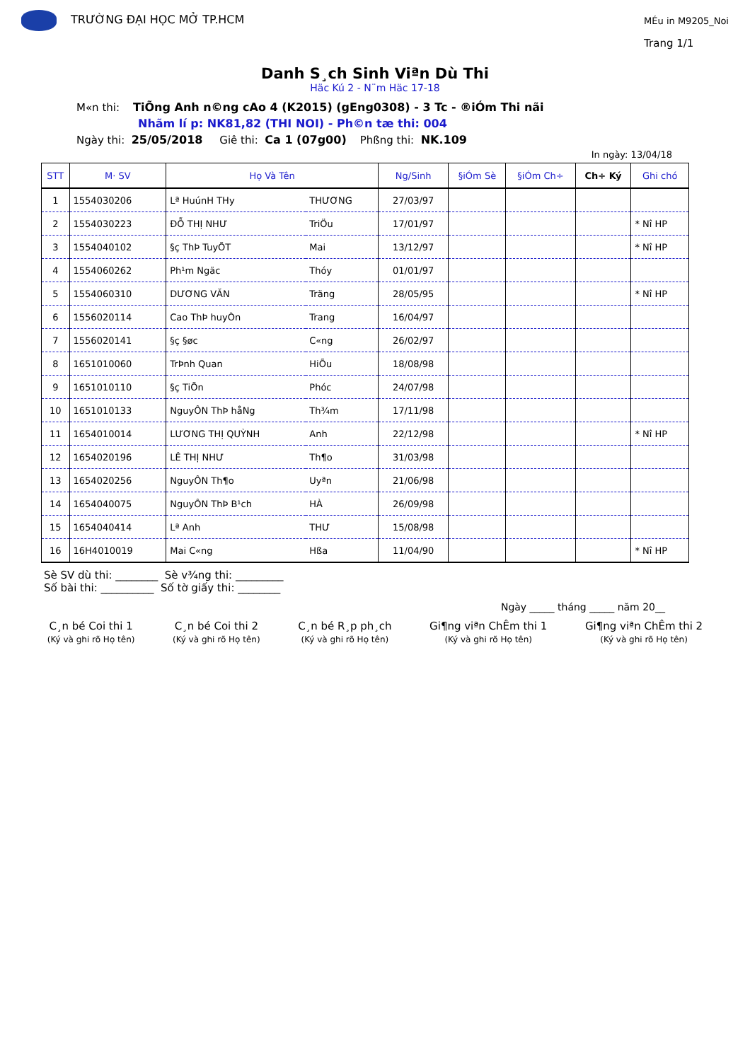TRƯỜNG ĐẠI HỌC MỞ TP.HCM
MÉu in M9205_Noi
Trang 1/1
Danh S¸ch Sinh Viªn Dù Thi
Häc Kú 2 - N¨m Häc 17-18
M«n thi: TiÕng Anh n©ng cAo 4 (K2015) (gEng0308) - 3 Tc - ®iÓm Thi nãi
Nhãm lí p: NK81,82 (THI NOI) - Ph©n tæ thi: 004
Ngày thi: 25/05/2018 Giê thi: Ca 1 (07g00) Phßng thi: NK.109
In ngày: 13/04/18
| STT | M· SV | Họ Và Tên | | Ng/Sinh | §iÓm Sè | §iÓm Ch÷ | Ch÷ Ký | Ghi chó |
| --- | --- | --- | --- | --- | --- | --- | --- | --- |
| 1 | 1554030206 | Lª HuúnH THy | THƯƠNG | 27/03/97 | | | | |
| 2 | 1554030223 | ĐỖ THỊ NHƯ | TriÖu | 17/01/97 | | | | * Nî HP |
| 3 | 1554040102 | §ç ThÞ TuyÕT | Mai | 13/12/97 | | | | * Nî HP |
| 4 | 1554060262 | Ph¹m Ngäc | Thóy | 01/01/97 | | | | |
| 5 | 1554060310 | DƯƠNG VĂN | Träng | 28/05/95 | | | | * Nî HP |
| 6 | 1556020114 | Cao ThÞ huyÒn | Trang | 16/04/97 | | | | |
| 7 | 1556020141 | §ç §øc | C«ng | 26/02/97 | | | | |
| 8 | 1651010060 | TrÞnh Quan | HiÕu | 18/08/98 | | | | |
| 9 | 1651010110 | §ç TiÕn | Phóc | 24/07/98 | | | | |
| 10 | 1651010133 | NguyÔN ThÞ håNg | Th¾m | 17/11/98 | | | | |
| 11 | 1654010014 | LƯƠNG THỊ QUỲNH | Anh | 22/12/98 | | | | * Nî HP |
| 12 | 1654020196 | LÊ THỊ NHƯ | Th¶o | 31/03/98 | | | | |
| 13 | 1654020256 | NguyÔN Th¶o | Uyªn | 21/06/98 | | | | |
| 14 | 1654040075 | NguyÔN ThÞ B¹ch | HÀ | 26/09/98 | | | | |
| 15 | 1654040414 | Lª Anh | THƯ | 15/08/98 | | | | |
| 16 | 16H4010019 | Mai C«ng | Hßa | 11/04/90 | | | | * Nî HP |
Sè SV dù thi: ________ Sè v¾ng thi: _________
Số bài thi: __________ Số tờ giấy thi: ________
Ngày _____ tháng _____ năm 20__
C¸n bé Coi thi 1
(Ký và ghi rõ Họ tên)
C¸n bé Coi thi 2
(Ký và ghi rõ Họ tên)
C¸n bé R¸p ph¸ch
(Ký và ghi rõ Họ tên)
Gi¶ng viªn ChÊm thi 1
(Ký và ghi rõ Họ tên)
Gi¶ng viªn ChÊm thi 2
(Ký và ghi rõ Họ tên)